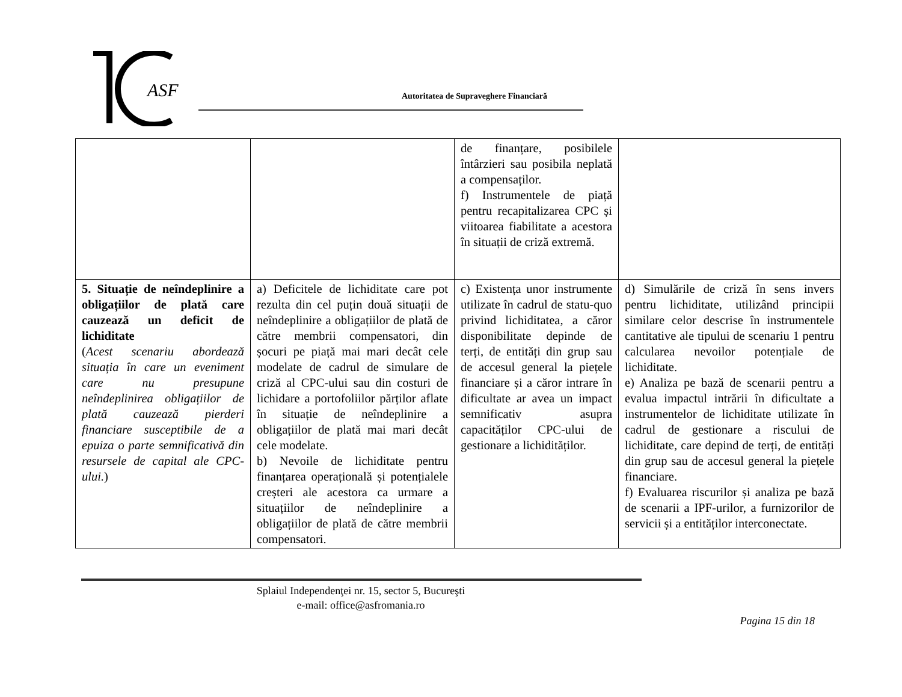ASF
Autoritatea de Supraveghere Financiară
| | | de finanțare, posibilele întârzieri sau posibila neplată a compensaților. f) Instrumentele de piață pentru recapitalizarea CPC și viitoarea fiabilitate a acestora în situații de criză extremă. | |
| 5. Situație de neîndeplinire a obligațiilor de plată care cauzează un deficit de lichiditate ( Acest scenariu abordează situația în care un eveniment care nu presupune neîndeplinirea obligațiilor de plată cauzează pierderi financiare susceptibile de a epuiza o parte semnificativă din resursele de capital ale CPC-ului. ) | a) Deficitele de lichiditate care pot rezulta din cel puțin două situații de neîndeplinire a obligațiilor de plată de către membrii compensatori, din șocuri pe piață mai mari decât cele modelate de cadrul de simulare de criză al CPC-ului sau din costuri de lichidare a portofoliilor părților aflate în situație de neîndeplinire a obligațiilor de plată mai mari decât cele modelate. b) Nevoile de lichiditate pentru finanțarea operațională și potențialele creșteri ale acestora ca urmare a situațiilor de neîndeplinire a obligațiilor de plată de către membrii compensatori. | c) Existența unor instrumente utilizate în cadrul de statu-quo privind lichiditatea, a căror disponibilitate depinde de terți, de entități din grup sau de accesul general la piețele financiare și a căror intrare în dificultate ar avea un impact semnificativ asupra capacităților CPC-ului de gestionare a lichidităților. | d) Simulările de criză în sens invers pentru lichiditate, utilizând principii similare celor descrise în instrumentele cantitative ale tipului de scenariu 1 pentru calcularea nevoilor potențiale de lichiditate. e) Analiza pe bază de scenarii pentru a evalua impactul intrării în dificultate a instrumentelor de lichiditate utilizate în cadrul de gestionare a riscului de lichiditate, care depind de terți, de entități din grup sau de accesul general la piețele financiare. f) Evaluarea riscurilor și analiza pe bază de scenarii a IPF-urilor, a furnizorilor de servicii și a entităților interconectate. |
Splaiul Independenţei nr. 15, sector 5, Bucureşti
e-mail: office@asfromania.ro
Pagina 15 din 18